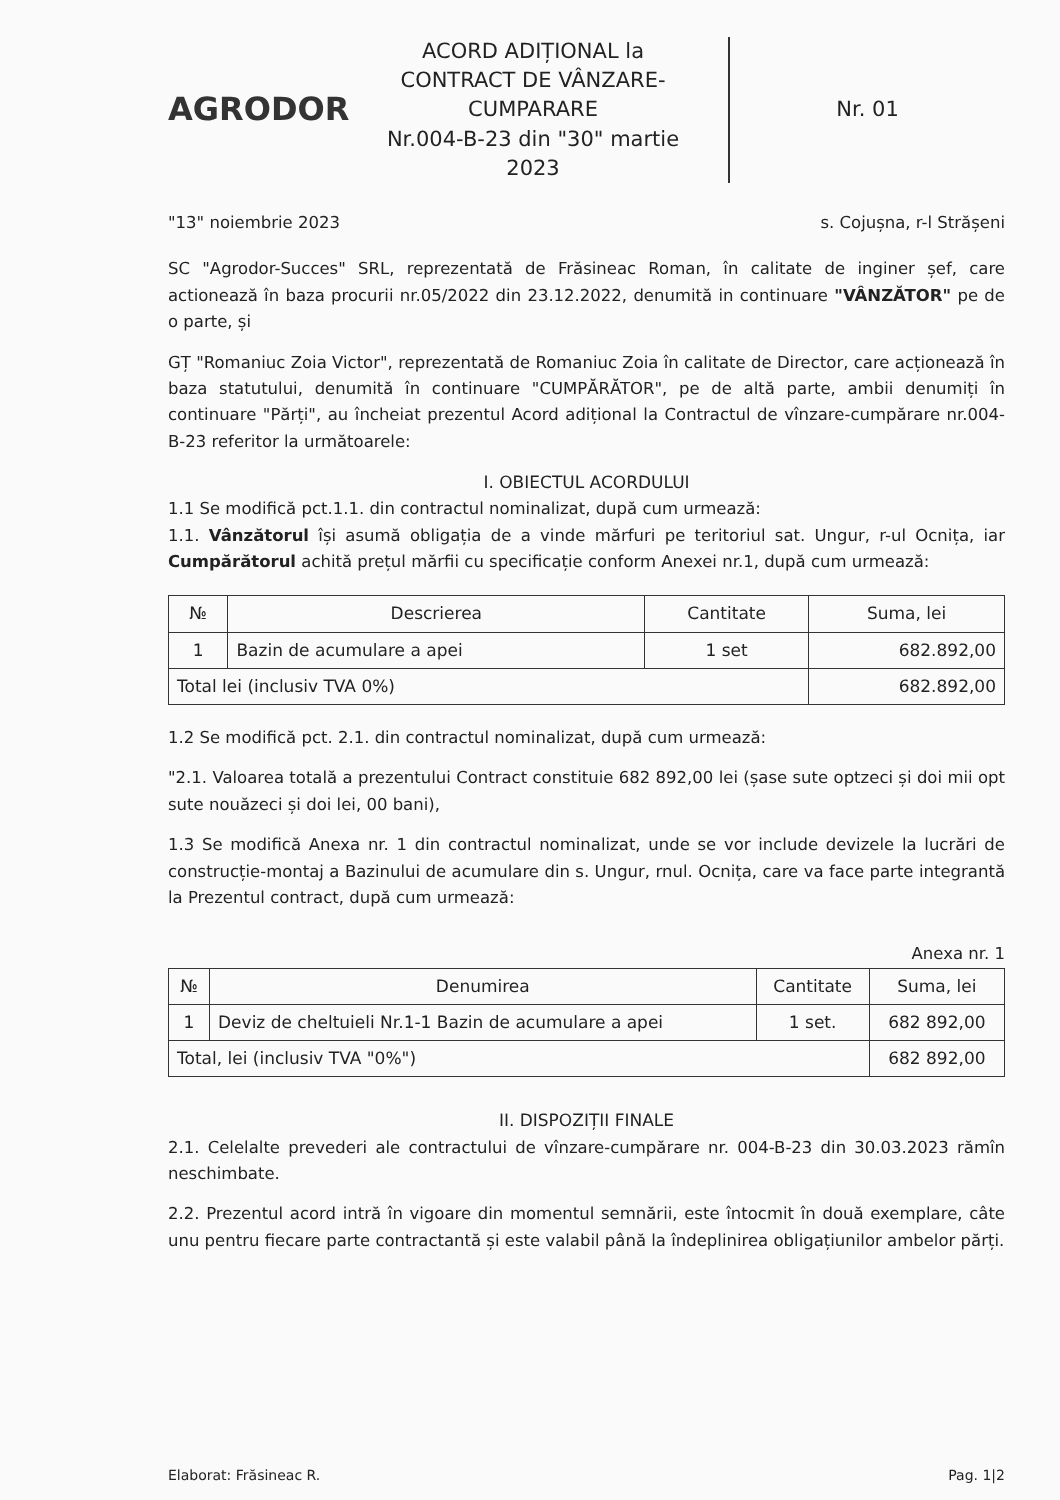AGRODOR
ACORD ADIȚIONAL la
CONTRACT DE VÂNZARE-CUMPARARE
Nr.004-B-23 din "30" martie 2023
Nr. 01
"13" noiembrie 2023 s. Cojușna, r-l Strășeni
SC "Agrodor-Succes" SRL, reprezentată de Frăsineac Roman, în calitate de inginer șef, care actionează în baza procurii nr.05/2022 din 23.12.2022, denumită in continuare "VÂNZĂTOR" pe de o parte, și
GȚ "Romaniuc Zoia Victor", reprezentată de Romaniuc Zoia în calitate de Director, care acționează în baza statutului, denumită în continuare "CUMPĂRĂTOR", pe de altă parte, ambii denumiți în continuare "Părți", au încheiat prezentul Acord adițional la Contractul de vînzare-cumpărare nr.004-B-23 referitor la următoarele:
I. OBIECTUL ACORDULUI
1.1 Se modifică pct.1.1. din contractul nominalizat, după cum urmează:
1.1. Vânzătorul își asumă obligația de a vinde mărfuri pe teritoriul sat. Ungur, r-ul Ocnița, iar Cumpărătorul achită prețul mărfii cu specificație conform Anexei nr.1, după cum urmează:
| № | Descrierea | Cantitate | Suma, lei |
| --- | --- | --- | --- |
| 1 | Bazin de acumulare a apei | 1 set | 682.892,00 |
| Total lei (inclusiv TVA 0%) | | | 682.892,00 |
1.2 Se modifică pct. 2.1. din contractul nominalizat, după cum urmează:
"2.1. Valoarea totală a prezentului Contract constituie 682 892,00 lei (șase sute optzeci și doi mii opt sute nouăzeci și doi lei, 00 bani),
1.3 Se modifică Anexa nr. 1 din contractul nominalizat, unde se vor include devizele la lucrări de construcție-montaj a Bazinului de acumulare din s. Ungur, rnul. Ocnița, care va face parte integrantă la Prezentul contract, după cum urmează:
Anexa nr. 1
| № | Denumirea | Cantitate | Suma, lei |
| --- | --- | --- | --- |
| 1 | Deviz de cheltuieli Nr.1-1 Bazin de acumulare a apei | 1 set. | 682 892,00 |
| Total, lei (inclusiv TVA "0%") | | | 682 892,00 |
II. DISPOZIȚII FINALE
2.1. Celelalte prevederi ale contractului de vînzare-cumpărare nr. 004-B-23 din 30.03.2023 rămîn neschimbate.
2.2. Prezentul acord intră în vigoare din momentul semnării, este întocmit în două exemplare, câte unu pentru fiecare parte contractantă și este valabil până la îndeplinirea obligațiunilor ambelor părți.
Elaborat: Frăsineac R. Pag. 1|2